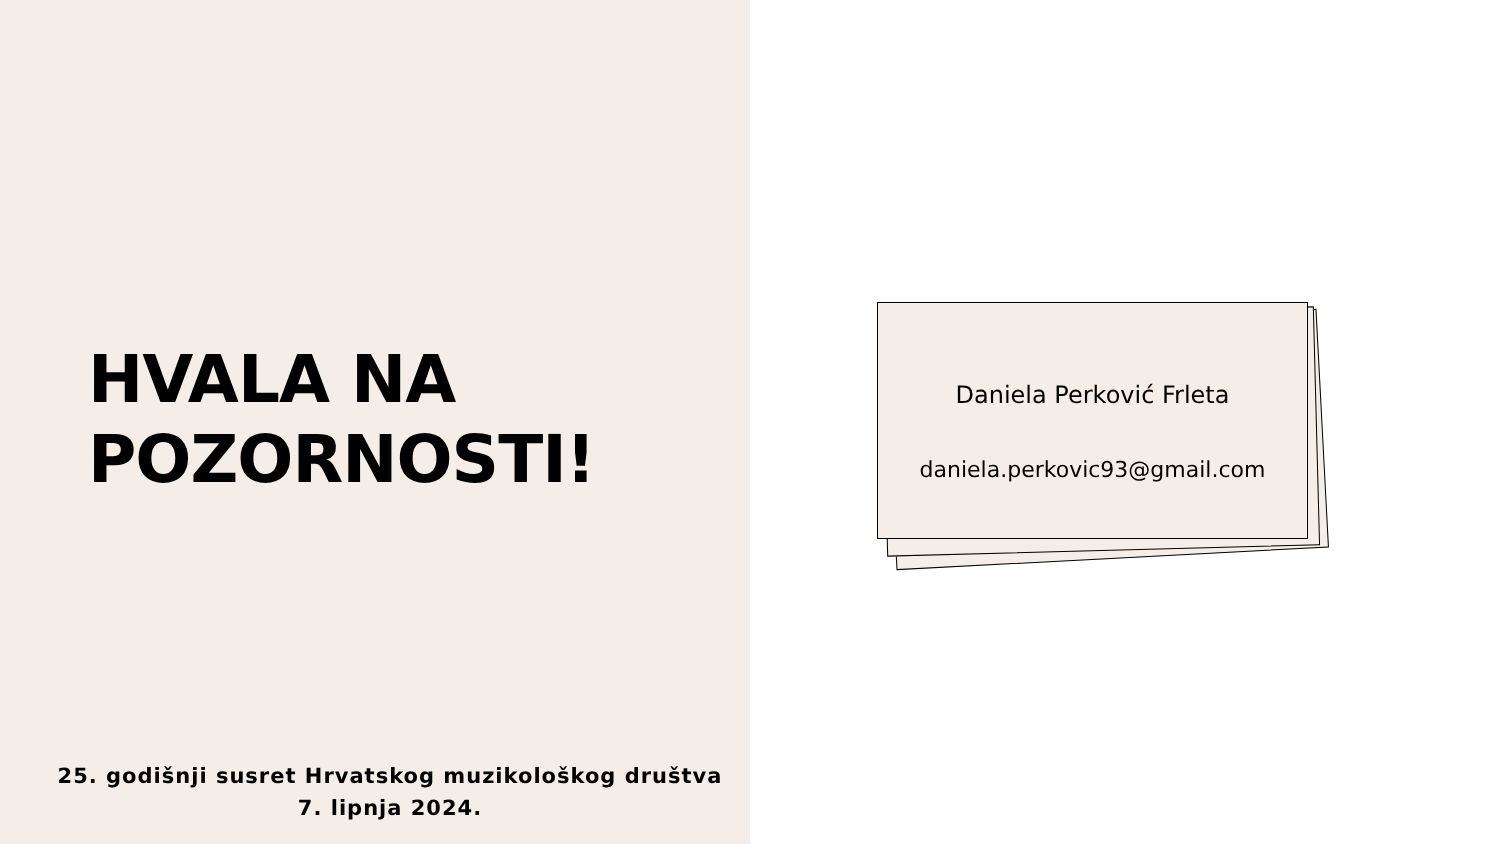HVALA NA
POZORNOSTI!
25. godišnji susret Hrvatskog muzikološkog društva
7. lipnja 2024.
Daniela Perković Frleta
daniela.perkovic93@gmail.com